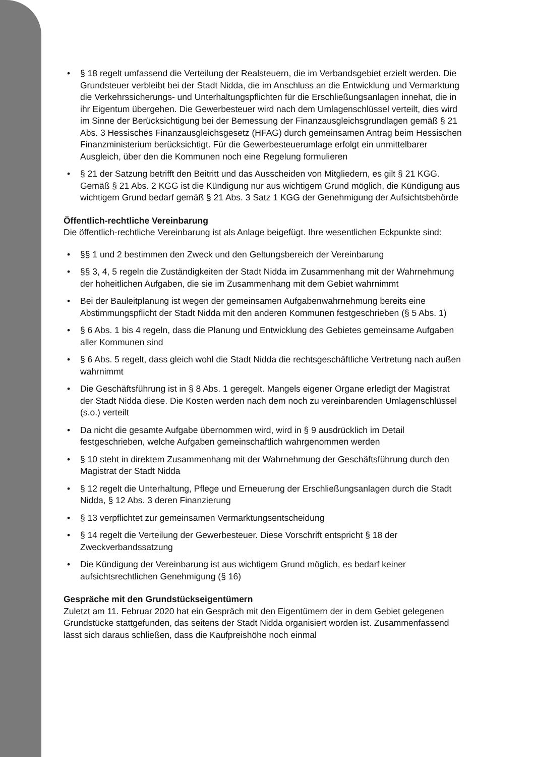• § 18 regelt umfassend die Verteilung der Realsteuern, die im Verbandsgebiet erzielt werden. Die Grundsteuer verbleibt bei der Stadt Nidda, die im Anschluss an die Entwicklung und Vermarktung die Verkehrssicherungs- und Unterhaltungspflichten für die Erschließungsanlagen innehat, die in ihr Eigentum übergehen. Die Gewerbesteuer wird nach dem Umlagenschlüssel verteilt, dies wird im Sinne der Berücksichtigung bei der Bemessung der Finanzausgleichsgrundlagen gemäß § 21 Abs. 3 Hessisches Finanzausgleichsgesetz (HFAG) durch gemeinsamen Antrag beim Hessischen Finanzministerium berücksichtigt. Für die Gewerbesteuerumlage erfolgt ein unmittelbarer Ausgleich, über den die Kommunen noch eine Regelung formulieren
• § 21 der Satzung betrifft den Beitritt und das Ausscheiden von Mitgliedern, es gilt § 21 KGG.
Gemäß § 21 Abs. 2 KGG ist die Kündigung nur aus wichtigem Grund möglich, die Kündigung aus wichtigem Grund bedarf gemäß § 21 Abs. 3 Satz 1 KGG der Genehmigung der Aufsichtsbehörde
Öffentlich-rechtliche Vereinbarung
Die öffentlich-rechtliche Vereinbarung ist als Anlage beigefügt. Ihre wesentlichen Eckpunkte sind:
• §§ 1 und 2 bestimmen den Zweck und den Geltungsbereich der Vereinbarung
• §§ 3, 4, 5 regeln die Zuständigkeiten der Stadt Nidda im Zusammenhang mit der Wahrnehmung der hoheitlichen Aufgaben, die sie im Zusammenhang mit dem Gebiet wahrnimmt
• Bei der Bauleitplanung ist wegen der gemeinsamen Aufgabenwahrnehmung bereits eine Abstimmungspflicht der Stadt Nidda mit den anderen Kommunen festgeschrieben (§ 5 Abs. 1)
• § 6 Abs. 1 bis 4 regeln, dass die Planung und Entwicklung des Gebietes gemeinsame Aufgaben aller Kommunen sind
• § 6 Abs. 5 regelt, dass gleich wohl die Stadt Nidda die rechtsgeschäftliche Vertretung nach außen wahrnimmt
• Die Geschäftsführung ist in § 8 Abs. 1 geregelt. Mangels eigener Organe erledigt der Magistrat der Stadt Nidda diese. Die Kosten werden nach dem noch zu vereinbarenden Umlagenschlüssel (s.o.) verteilt
• Da nicht die gesamte Aufgabe übernommen wird, wird in § 9 ausdrücklich im Detail festgeschrieben, welche Aufgaben gemeinschaftlich wahrgenommen werden
• § 10 steht in direktem Zusammenhang mit der Wahrnehmung der Geschäftsführung durch den Magistrat der Stadt Nidda
• § 12 regelt die Unterhaltung, Pflege und Erneuerung der Erschließungsanlagen durch die Stadt Nidda, § 12 Abs. 3 deren Finanzierung
• § 13 verpflichtet zur gemeinsamen Vermarktungsentscheidung
• § 14 regelt die Verteilung der Gewerbesteuer. Diese Vorschrift entspricht § 18 der Zweckverbandssatzung
• Die Kündigung der Vereinbarung ist aus wichtigem Grund möglich, es bedarf keiner aufsichtsrechtlichen Genehmigung (§ 16)
Gespräche mit den Grundstückseigentümern
Zuletzt am 11. Februar 2020 hat ein Gespräch mit den Eigentümern der in dem Gebiet gelegenen Grundstücke stattgefunden, das seitens der Stadt Nidda organisiert worden ist. Zusammenfassend lässt sich daraus schließen, dass die Kaufpreishöhe noch einmal